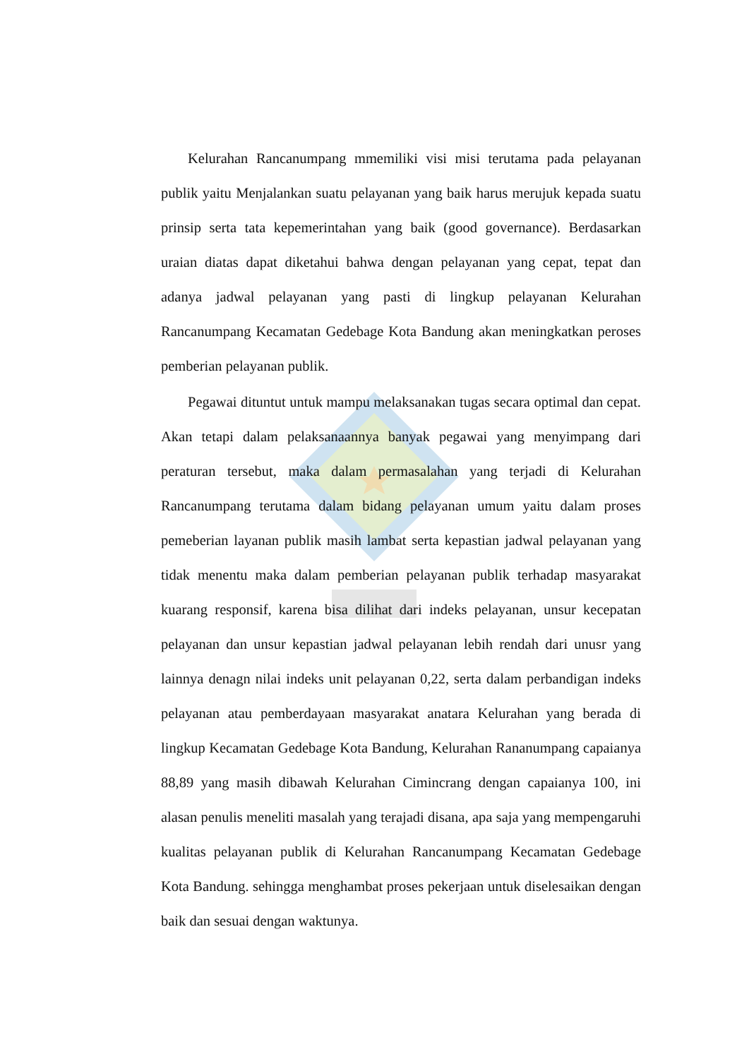Kelurahan Rancanumpang mmemiliki visi misi terutama pada pelayanan publik yaitu Menjalankan suatu pelayanan yang baik harus merujuk kepada suatu prinsip serta tata kepemerintahan yang baik (good governance). Berdasarkan uraian diatas dapat diketahui bahwa dengan pelayanan yang cepat, tepat dan adanya jadwal pelayanan yang pasti di lingkup pelayanan Kelurahan Rancanumpang Kecamatan Gedebage Kota Bandung akan meningkatkan peroses pemberian pelayanan publik.
Pegawai dituntut untuk mampu melaksanakan tugas secara optimal dan cepat. Akan tetapi dalam pelaksanaannya banyak pegawai yang menyimpang dari peraturan tersebut, maka dalam permasalahan yang terjadi di Kelurahan Rancanumpang terutama dalam bidang pelayanan umum yaitu dalam proses pemeberian layanan publik masih lambat serta kepastian jadwal pelayanan yang tidak menentu maka dalam pemberian pelayanan publik terhadap masyarakat kuarang responsif, karena bisa dilihat dari indeks pelayanan, unsur kecepatan pelayanan dan unsur kepastian jadwal pelayanan lebih rendah dari unusr yang lainnya denagn nilai indeks unit pelayanan 0,22, serta dalam perbandigan indeks pelayanan atau pemberdayaan masyarakat anatara Kelurahan yang berada di lingkup Kecamatan Gedebage Kota Bandung, Kelurahan Rananumpang capaianya 88,89 yang masih dibawah Kelurahan Cimincrang dengan capaianya 100, ini alasan penulis meneliti masalah yang terajadi disana, apa saja yang mempengaruhi kualitas pelayanan publik di Kelurahan Rancanumpang Kecamatan Gedebage Kota Bandung. sehingga menghambat proses pekerjaan untuk diselesaikan dengan baik dan sesuai dengan waktunya.